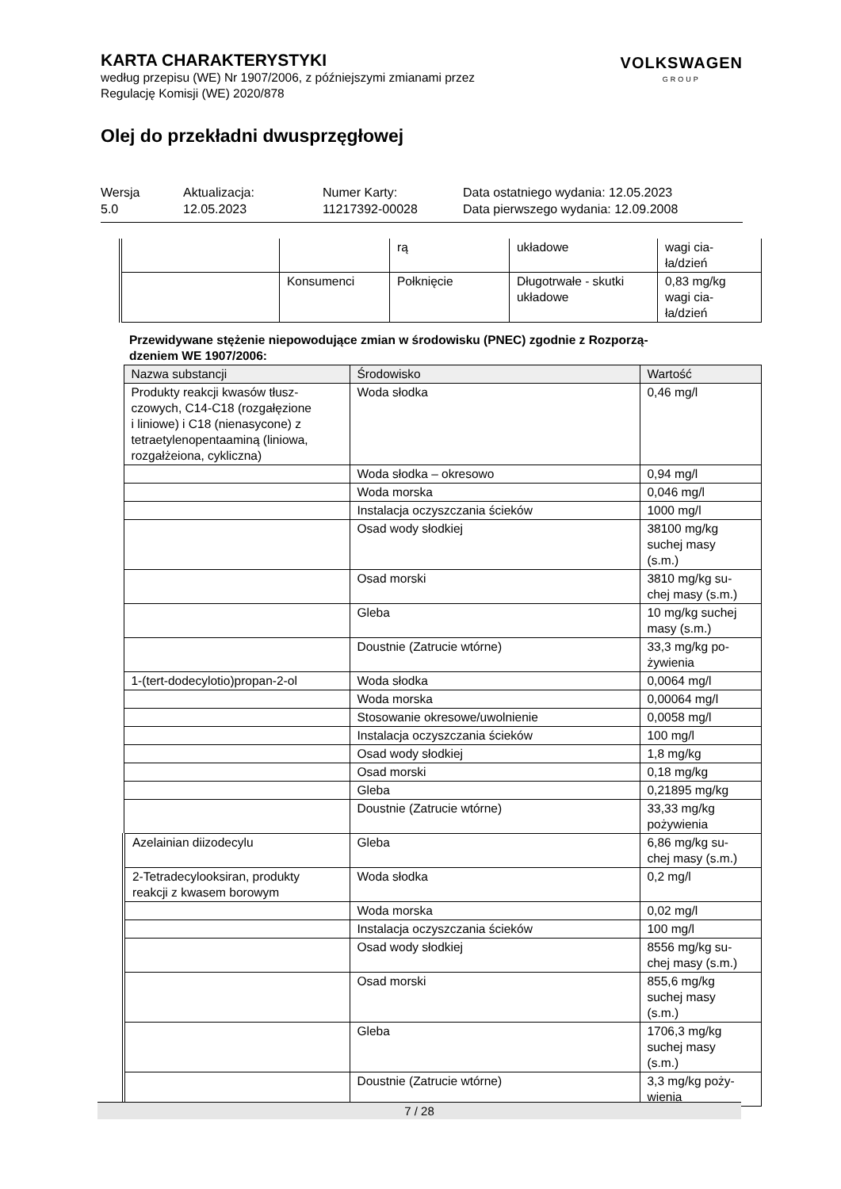KARTA CHARAKTERYSTYKI
według przepisu (WE) Nr 1907/2006, z późniejszymi zmianami przez
Regulację Komisji (WE) 2020/878
VOLKSWAGEN
GROUP
Olej do przekładni dwusprzęgłowej
Wersja
5.0
Aktualizacja:
12.05.2023
Numer Karty:
11217392-00028
Data ostatniego wydania: 12.05.2023
Data pierwszego wydania: 12.09.2008
| | | rą | układowe | wagi cia- ła/dzień |
| | Konsumenci | Połknięcie | Długotrwałe - skutki układowe | 0,83 mg/kg wagi cia- ła/dzień |
Przewidywane stężenie niepowodujące zmian w środowisku (PNEC) zgodnie z Rozporzą-
dzeniem WE 1907/2006:
| Nazwa substancji | Środowisko | Wartość |
| Produkty reakcji kwasów tłusz- czowych, C14-C18 (rozgałęzione i liniowe) i C18 (nienasycone) z tetraetylenopentaaminą (liniowa, rozgałżeiona, cykliczna) | Woda słodka | 0,46 mg/l |
| | Woda słodka – okresowo | 0,94 mg/l |
| | Woda morska | 0,046 mg/l |
| | Instalacja oczyszczania ścieków | 1000 mg/l |
| | Osad wody słodkiej | 38100 mg/kg suchej masy (s.m.) |
| | Osad morski | 3810 mg/kg su- chej masy (s.m.) |
| | Gleba | 10 mg/kg suchej masy (s.m.) |
| | Doustnie (Zatrucie wtórne) | 33,3 mg/kg po- żywienia |
| 1-(tert-dodecylotio)propan-2-ol | Woda słodka | 0,0064 mg/l |
| | Woda morska | 0,00064 mg/l |
| | Stosowanie okresowe/uwolnienie | 0,0058 mg/l |
| | Instalacja oczyszczania ścieków | 100 mg/l |
| | Osad wody słodkiej | 1,8 mg/kg |
| | Osad morski | 0,18 mg/kg |
| | Gleba | 0,21895 mg/kg |
| | Doustnie (Zatrucie wtórne) | 33,33 mg/kg pożywienia |
| Azelainian diizodecylu | Gleba | 6,86 mg/kg su- chej masy (s.m.) |
| 2-Tetradecylooksiran, produkty reakcji z kwasem borowym | Woda słodka | 0,2 mg/l |
| | Woda morska | 0,02 mg/l |
| | Instalacja oczyszczania ścieków | 100 mg/l |
| | Osad wody słodkiej | 8556 mg/kg su- chej masy (s.m.) |
| | Osad morski | 855,6 mg/kg suchej masy (s.m.) |
| | Gleba | 1706,3 mg/kg suchej masy (s.m.) |
| | Doustnie (Zatrucie wtórne) | 3,3 mg/kg poży- wienia |
7 / 28